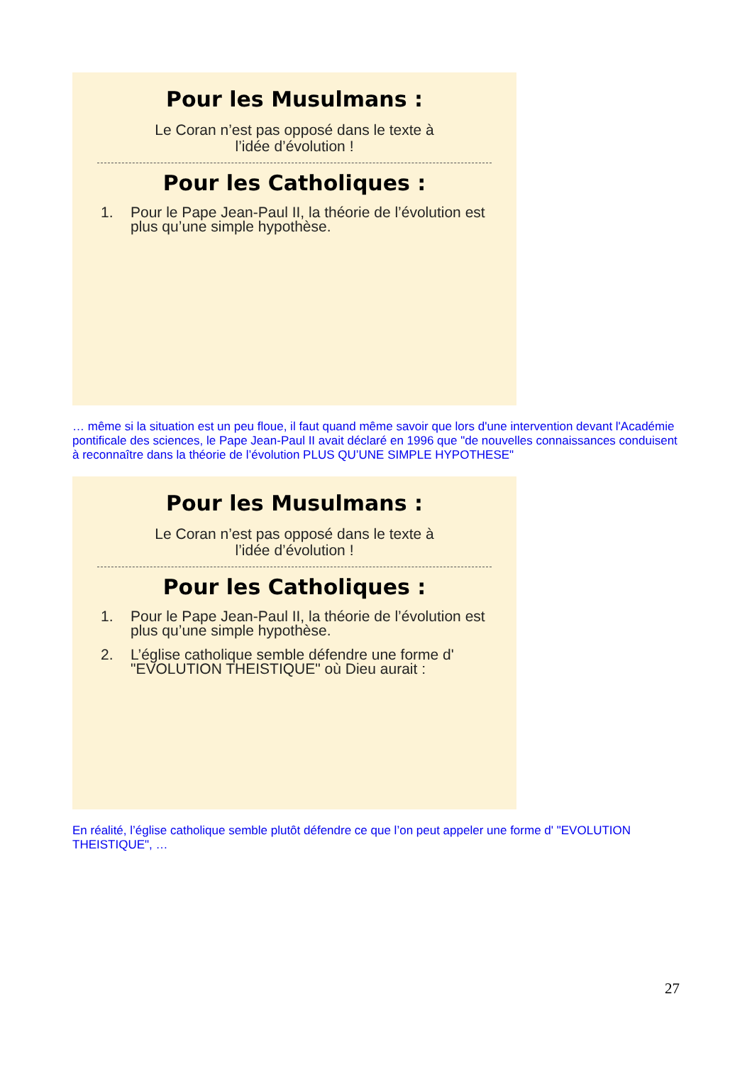Pour les Musulmans :
Le Coran n’est pas opposé dans le texte à l’idée d’évolution !
Pour les Catholiques :
1. Pour le Pape Jean-Paul II, la théorie de l’évolution est plus qu’une simple hypothèse.
… même si la situation est un peu floue, il faut quand même savoir que lors d'une intervention devant l'Académie pontificale des sciences, le Pape Jean-Paul II avait déclaré en 1996 que "de nouvelles connaissances conduisent à reconnaître dans la théorie de l’évolution PLUS QU’UNE SIMPLE HYPOTHESE"
Pour les Musulmans :
Le Coran n’est pas opposé dans le texte à l’idée d’évolution !
Pour les Catholiques :
1. Pour le Pape Jean-Paul II, la théorie de l’évolution est plus qu’une simple hypothèse.
2. L’église catholique semble défendre une forme d' "EVOLUTION THEISTIQUE" où Dieu aurait :
En réalité, l’église catholique semble plutôt défendre ce que l’on peut appeler une forme d' "EVOLUTION THEISTIQUE", …
27